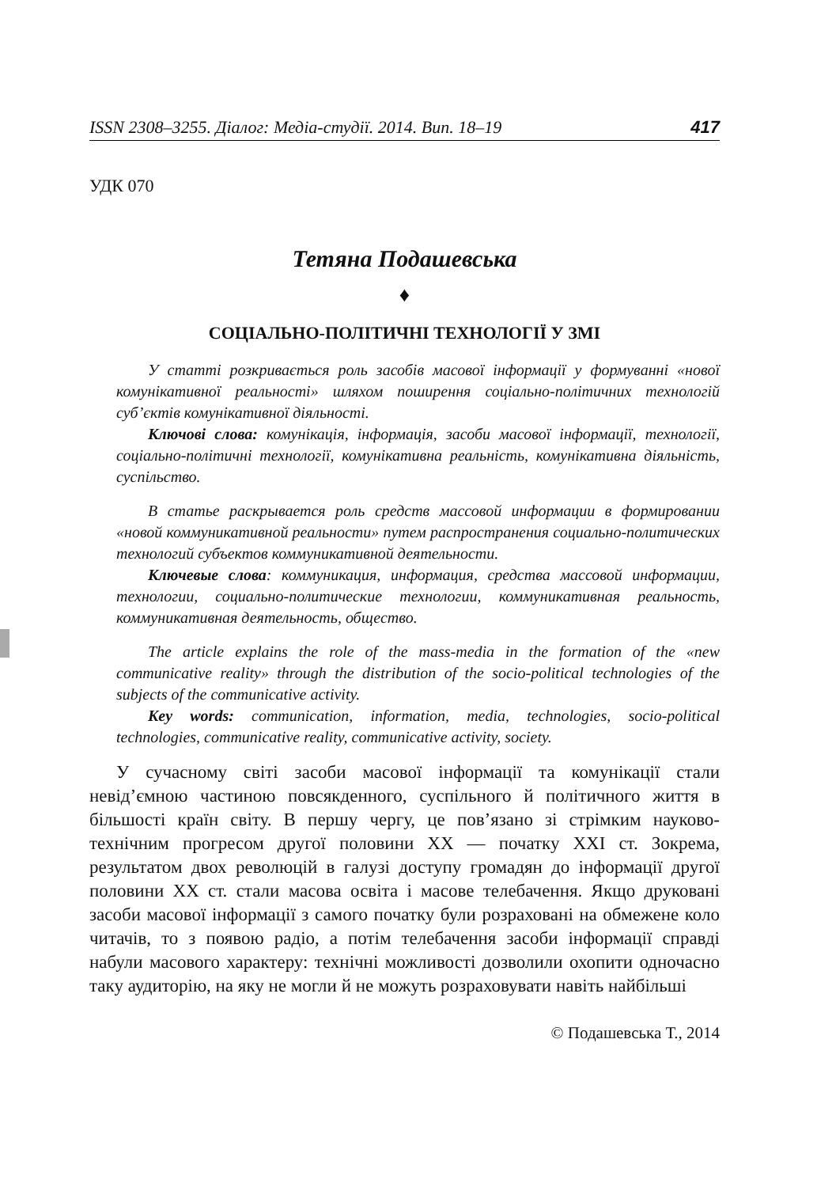ISSN 2308–3255. Діалог: Медіа-студії. 2014. Вип. 18–19 417
УДК 070
Тетяна Подашевська
♦
СОЦІАЛЬНО-ПОЛІТИЧНІ ТЕХНОЛОГІЇ У ЗМІ
У статті розкривається роль засобів масової інформації у формуванні «нової комунікативної реальності» шляхом поширення соціально-політичних технологій суб’єктів комунікативної діяльності.
Ключові слова: комунікація, інформація, засоби масової інформації, технології, соціально-політичні технології, комунікативна реальність, комунікативна діяльність, суспільство.
В статье раскрывается роль средств массовой информации в формировании «новой коммуникативной реальности» путем распространения социально-политических технологий субъектов коммуникативной деятельности.
Ключевые слова: коммуникация, информация, средства массовой информации, технологии, социально-политические технологии, коммуникативная реальность, коммуникативная деятельность, общество.
The article explains the role of the mass-media in the formation of the «new communicative reality» through the distribution of the socio-political technologies of the subjects of the communicative activity.
Key words: communication, information, media, technologies, socio-political technologies, communicative reality, communicative activity, society.
У сучасному світі засоби масової інформації та комунікації стали невід’ємною частиною повсякденного, суспільного й політичного життя в більшості країн світу. В першу чергу, це пов’язано зі стрімким науково-технічним прогресом другої половини ХХ — початку ХХІ ст. Зокрема, результатом двох революцій в галузі доступу громадян до інформації другої половини ХХ ст. стали масова освіта і масове телебачення. Якщо друковані засоби масової інформації з самого початку були розраховані на обмежене коло читачів, то з появою радіо, а потім телебачення засоби інформації справді набули масового характеру: технічні можливості дозволили охопити одночасно таку аудиторію, на яку не могли й не можуть розраховувати навіть найбільші
© Подашевська Т., 2014